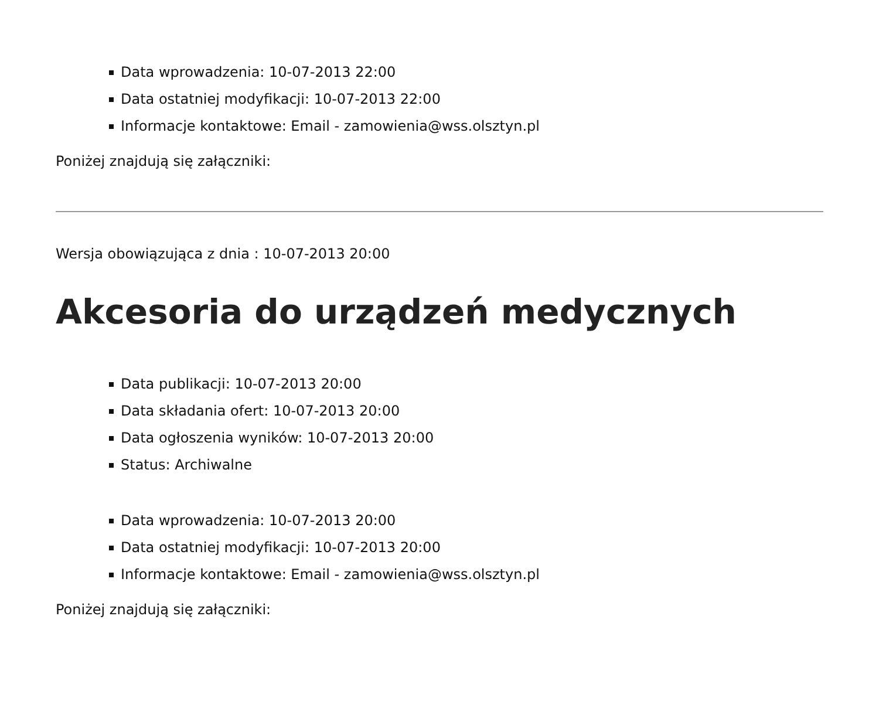Data wprowadzenia: 10-07-2013 22:00
Data ostatniej modyfikacji: 10-07-2013 22:00
Informacje kontaktowe: Email - zamowienia@wss.olsztyn.pl
Poniżej znajdują się załączniki:
Wersja obowiązująca z dnia : 10-07-2013 20:00
Akcesoria do urządzeń medycznych
Data publikacji: 10-07-2013 20:00
Data składania ofert: 10-07-2013 20:00
Data ogłoszenia wyników: 10-07-2013 20:00
Status: Archiwalne
Data wprowadzenia: 10-07-2013 20:00
Data ostatniej modyfikacji: 10-07-2013 20:00
Informacje kontaktowe: Email - zamowienia@wss.olsztyn.pl
Poniżej znajdują się załączniki: